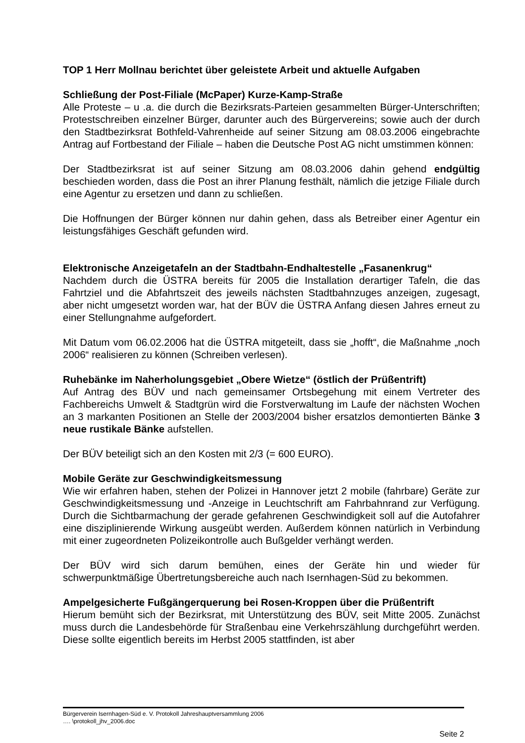TOP 1 Herr Mollnau berichtet über geleistete Arbeit und aktuelle Aufgaben
Schließung der Post-Filiale (McPaper) Kurze-Kamp-Straße
Alle Proteste – u .a. die durch die Bezirksrats-Parteien gesammelten Bürger-Unterschriften; Protestschreiben einzelner Bürger, darunter auch des Bürgervereins; sowie auch der durch den Stadtbezirksrat Bothfeld-Vahrenheide auf seiner Sitzung am 08.03.2006 eingebrachte Antrag auf Fortbestand der Filiale – haben die Deutsche Post AG nicht umstimmen können:
Der Stadtbezirksrat ist auf seiner Sitzung am 08.03.2006 dahin gehend endgültig beschieden worden, dass die Post an ihrer Planung festhält, nämlich die jetzige Filiale durch eine Agentur zu ersetzen und dann zu schließen.
Die Hoffnungen der Bürger können nur dahin gehen, dass als Betreiber einer Agentur ein leistungsfähiges Geschäft gefunden wird.
Elektronische Anzeigetafeln an der Stadtbahn-Endhaltestelle „Fasanenkrug“
Nachdem durch die ÜSTRA bereits für 2005 die Installation derartiger Tafeln, die das Fahrtziel und die Abfahrtszeit des jeweils nächsten Stadtbahnzuges anzeigen, zugesagt, aber nicht umgesetzt worden war, hat der BÜV die ÜSTRA Anfang diesen Jahres erneut zu einer Stellungnahme aufgefordert.
Mit Datum vom 06.02.2006 hat die ÜSTRA mitgeteilt, dass sie „hofft“, die Maßnahme „noch 2006“ realisieren zu können (Schreiben verlesen).
Ruhebänke im Naherholungsgebiet „Obere Wietze“ (östlich der Prüßentrift)
Auf Antrag des BÜV und nach gemeinsamer Ortsbegehung mit einem Vertreter des Fachbereichs Umwelt & Stadtgrün wird die Forstverwaltung im Laufe der nächsten Wochen an 3 markanten Positionen an Stelle der 2003/2004 bisher ersatzlos demontierten Bänke 3 neue rustikale Bänke aufstellen.
Der BÜV beteiligt sich an den Kosten mit 2/3 (= 600 EURO).
Mobile Geräte zur Geschwindigkeitsmessung
Wie wir erfahren haben, stehen der Polizei in Hannover jetzt 2 mobile (fahrbare) Geräte zur Geschwindigkeitsmessung und -Anzeige in Leuchtschrift am Fahrbahnrand zur Verfügung. Durch die Sichtbarmachung der gerade gefahrenen Geschwindigkeit soll auf die Autofahrer eine disziplinierende Wirkung ausgeübt werden. Außerdem können natürlich in Verbindung mit einer zugeordneten Polizeikontrolle auch Bußgelder verhängt werden.
Der BÜV wird sich darum bemühen, eines der Geräte hin und wieder für schwerpunktmäßige Übertretungsbereiche auch nach Isernhagen-Süd zu bekommen.
Ampelgesicherte Fußgängerquerung bei Rosen-Kroppen über die Prüßentrift
Hierum bemüht sich der Bezirksrat, mit Unterstützung des BÜV, seit Mitte 2005. Zunächst muss durch die Landesbehörde für Straßenbau eine Verkehrszählung durchgeführt werden. Diese sollte eigentlich bereits im Herbst 2005 stattfinden, ist aber
Bürgerverein Isernhagen-Süd e. V. Protokoll Jahreshauptversammlung 2006
…. \protokoll_jhv_2006.doc
Seite 2